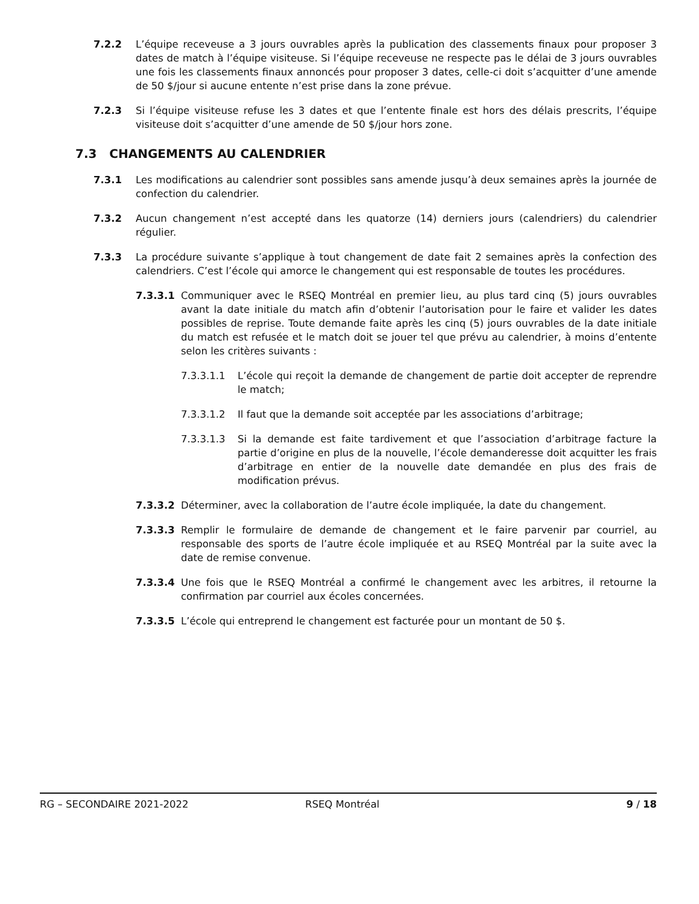7.2.2 L’équipe receveuse a 3 jours ouvrables après la publication des classements finaux pour proposer 3 dates de match à l’équipe visiteuse. Si l’équipe receveuse ne respecte pas le délai de 3 jours ouvrables une fois les classements finaux annoncés pour proposer 3 dates, celle-ci doit s’acquitter d’une amende de 50 $/jour si aucune entente n’est prise dans la zone prévue.
7.2.3 Si l’équipe visiteuse refuse les 3 dates et que l’entente finale est hors des délais prescrits, l’équipe visiteuse doit s’acquitter d’une amende de 50 $/jour hors zone.
7.3 CHANGEMENTS AU CALENDRIER
7.3.1 Les modifications au calendrier sont possibles sans amende jusqu’à deux semaines après la journée de confection du calendrier.
7.3.2 Aucun changement n’est accepté dans les quatorze (14) derniers jours (calendriers) du calendrier régulier.
7.3.3 La procédure suivante s’applique à tout changement de date fait 2 semaines après la confection des calendriers. C’est l’école qui amorce le changement qui est responsable de toutes les procédures.
7.3.3.1 Communiquer avec le RSEQ Montréal en premier lieu, au plus tard cinq (5) jours ouvrables avant la date initiale du match afin d’obtenir l’autorisation pour le faire et valider les dates possibles de reprise. Toute demande faite après les cinq (5) jours ouvrables de la date initiale du match est refusée et le match doit se jouer tel que prévu au calendrier, à moins d’entente selon les critères suivants :
7.3.3.1.1 L’école qui reçoit la demande de changement de partie doit accepter de reprendre le match;
7.3.3.1.2 Il faut que la demande soit acceptée par les associations d’arbitrage;
7.3.3.1.3 Si la demande est faite tardivement et que l’association d’arbitrage facture la partie d’origine en plus de la nouvelle, l’école demanderesse doit acquitter les frais d’arbitrage en entier de la nouvelle date demandée en plus des frais de modification prévus.
7.3.3.2 Déterminer, avec la collaboration de l’autre école impliquée, la date du changement.
7.3.3.3 Remplir le formulaire de demande de changement et le faire parvenir par courriel, au responsable des sports de l’autre école impliquée et au RSEQ Montréal par la suite avec la date de remise convenue.
7.3.3.4 Une fois que le RSEQ Montréal a confirmé le changement avec les arbitres, il retourne la confirmation par courriel aux écoles concernées.
7.3.3.5 L’école qui entreprend le changement est facturée pour un montant de 50 $.
RG – SECONDAIRE 2021-2022 RSEQ Montréal 9 / 18